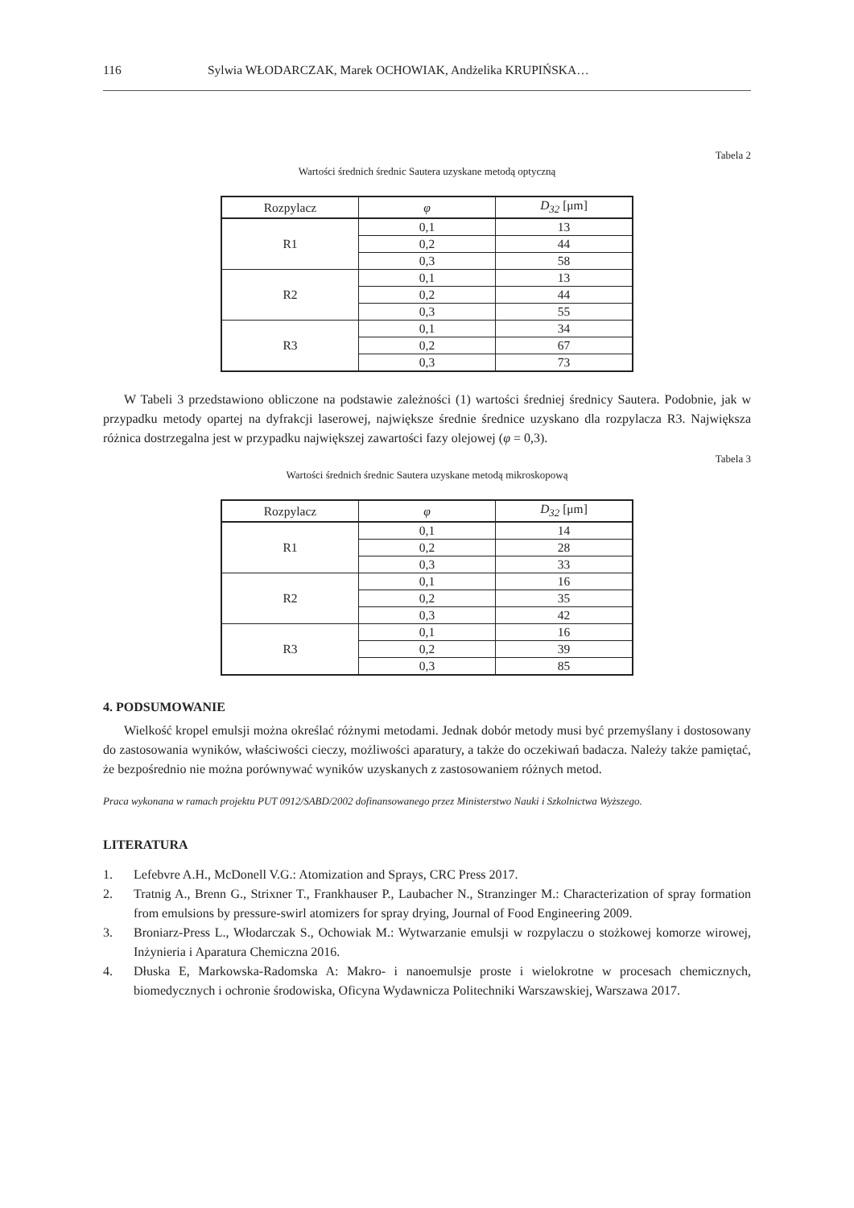116 Sylwia WŁODARCZAK, Marek OCHOWIAK, Andżelika KRUPIŃSKA…
Tabela 2
Wartości średnich średnic Sautera uzyskane metodą optyczną
| Rozpylacz | φ | D<sub>32</sub> [μm] |
| --- | --- | --- |
| R1 | 0,1 | 13 |
| | 0,2 | 44 |
| | 0,3 | 58 |
| R2 | 0,1 | 13 |
| | 0,2 | 44 |
| | 0,3 | 55 |
| R3 | 0,1 | 34 |
| | 0,2 | 67 |
| | 0,3 | 73 |
W Tabeli 3 przedstawiono obliczone na podstawie zależności (1) wartości średniej średnicy Sautera. Podobnie, jak w przypadku metody opartej na dyfrakcji laserowej, największe średnie średnice uzyskano dla rozpylacza R3. Największa różnica dostrzegalna jest w przypadku największej zawartości fazy olejowej (φ = 0,3).
Tabela 3
Wartości średnich średnic Sautera uzyskane metodą mikroskopową
| Rozpylacz | φ | D<sub>32</sub> [μm] |
| --- | --- | --- |
| R1 | 0,1 | 14 |
| | 0,2 | 28 |
| | 0,3 | 33 |
| R2 | 0,1 | 16 |
| | 0,2 | 35 |
| | 0,3 | 42 |
| R3 | 0,1 | 16 |
| | 0,2 | 39 |
| | 0,3 | 85 |
4. PODSUMOWANIE
Wielkość kropel emulsji można określać różnymi metodami. Jednak dobór metody musi być przemyślany i dostosowany do zastosowania wyników, właściwości cieczy, możliwości aparatury, a także do oczekiwań badacza. Należy także pamiętać, że bezpośrednio nie można porównywać wyników uzyskanych z zastosowaniem różnych metod.
Praca wykonana w ramach projektu PUT 0912/SABD/2002 dofinansowanego przez Ministerstwo Nauki i Szkolnictwa Wyższego.
LITERATURA
1. Lefebvre A.H., McDonell V.G.: Atomization and Sprays, CRC Press 2017.
2. Tratnig A., Brenn G., Strixner T., Frankhauser P., Laubacher N., Stranzinger M.: Characterization of spray formation from emulsions by pressure-swirl atomizers for spray drying, Journal of Food Engineering 2009.
3. Broniarz-Press L., Włodarczak S., Ochowiak M.: Wytwarzanie emulsji w rozpylaczu o stożkowej komorze wirowej, Inżynieria i Aparatura Chemiczna 2016.
4. Dłuska E, Markowska-Radomska A: Makro- i nanoemulsje proste i wielokrotne w procesach chemicznych, biomedycznych i ochronie środowiska, Oficyna Wydawnicza Politechniki Warszawskiej, Warszawa 2017.